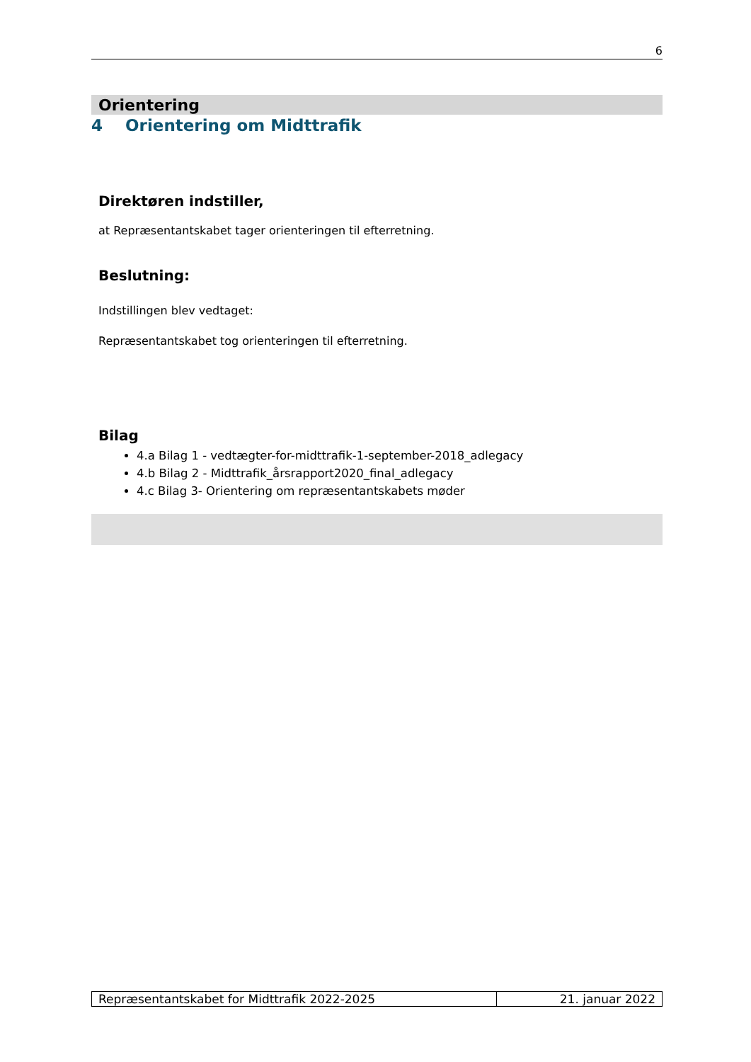6
Orientering
4 Orientering om Midttrafik
Direktøren indstiller,
at Repræsentantskabet tager orienteringen til efterretning.
Beslutning:
Indstillingen blev vedtaget:
Repræsentantskabet tog orienteringen til efterretning.
Bilag
4.a Bilag 1 - vedtægter-for-midttrafik-1-september-2018_adlegacy
4.b Bilag 2 - Midttrafik_årsrapport2020_final_adlegacy
4.c Bilag 3- Orientering om repræsentantskabets møder
Repræsentantskabet for Midttrafik 2022-2025
21. januar 2022